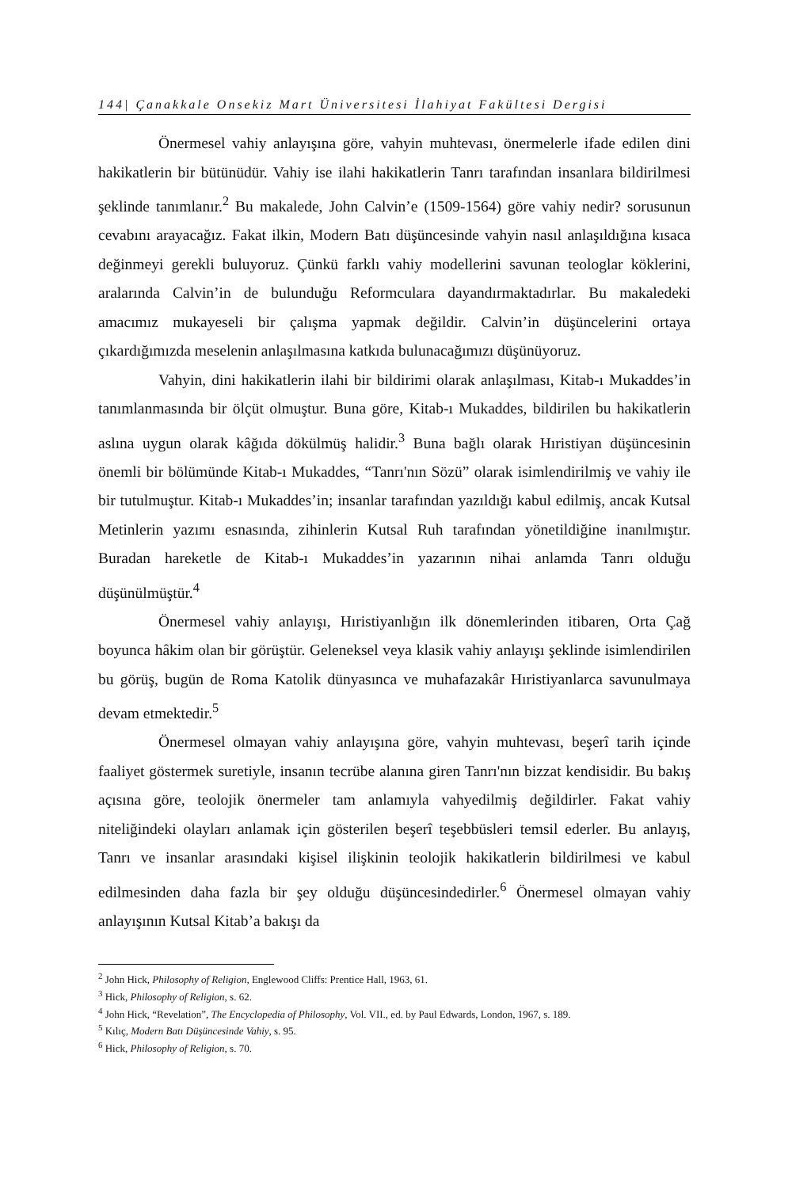144| Çanakkale Onsekiz Mart Üniversitesi İlahiyat Fakültesi Dergisi
Önermesel vahiy anlayışına göre, vahyin muhtevası, önermelerle ifade edilen dini hakikatlerin bir bütünüdür. Vahiy ise ilahi hakikatlerin Tanrı tarafından insanlara bildirilmesi şeklinde tanımlanır.<sup>2</sup> Bu makalede, John Calvin’e (1509-1564) göre vahiy nedir? sorusunun cevabını arayacağız. Fakat ilkin, Modern Batı düşüncesinde vahyin nasıl anlaşıldığına kısaca değinmeyi gerekli buluyoruz. Çünkü farklı vahiy modellerini savunan teologlar köklerini, aralarında Calvin’in de bulunduğu Reformculara dayandırmaktadırlar. Bu makaledeki amacımız mukayeseli bir çalışma yapmak değildir. Calvin’in düşüncelerini ortaya çıkardığımızda meselenin anlaşılmasına katkıda bulunacağımızı düşünüyoruz.
Vahyin, dini hakikatlerin ilahi bir bildirimi olarak anlaşılması, Kitab-ı Mukaddes’in tanımlanmasında bir ölçüt olmuştur. Buna göre, Kitab-ı Mukaddes, bildirilen bu hakikatlerin aslına uygun olarak kâğıda dökülmüş halidir.<sup>3</sup> Buna bağlı olarak Hıristiyan düşüncesinin önemli bir bölümünde Kitab-ı Mukaddes, “Tanrı'nın Sözü” olarak isimlendirilmiş ve vahiy ile bir tutulmuştur. Kitab-ı Mukaddes’in; insanlar tarafından yazıldığı kabul edilmiş, ancak Kutsal Metinlerin yazımı esnasında, zihinlerin Kutsal Ruh tarafından yönetildiğine inanılmıştır. Buradan hareketle de Kitab-ı Mukaddes’in yazarının nihai anlamda Tanrı olduğu düşünülmüştür.<sup>4</sup>
Önermesel vahiy anlayışı, Hıristiyanlığın ilk dönemlerinden itibaren, Orta Çağ boyunca hâkim olan bir görüştür. Geleneksel veya klasik vahiy anlayışı şeklinde isimlendirilen bu görüş, bugün de Roma Katolik dünyasınca ve muhafazakâr Hıristiyanlarca savunulmaya devam etmektedir.<sup>5</sup>
Önermesel olmayan vahiy anlayışına göre, vahyin muhtevası, beşerî tarih içinde faaliyet göstermek suretiyle, insanın tecrübe alanına giren Tanrı'nın bizzat kendisidir. Bu bakış açısına göre, teolojik önermeler tam anlamıyla vahyedilmiş değildirler. Fakat vahiy niteliğindeki olayları anlamak için gösterilen beşerî teşebbüsleri temsil ederler. Bu anlayış, Tanrı ve insanlar arasındaki kişisel ilişkinin teolojik hakikatlerin bildirilmesi ve kabul edilmesinden daha fazla bir şey olduğu düşüncesindedirler.<sup>6</sup> Önermesel olmayan vahiy anlayışının Kutsal Kitab’a bakışı da
<sup>2</sup> John Hick, Philosophy of Religion, Englewood Cliffs: Prentice Hall, 1963, 61.
<sup>3</sup> Hick, Philosophy of Religion, s. 62.
<sup>4</sup> John Hick, “Revelation”, The Encyclopedia of Philosophy, Vol. VII., ed. by Paul Edwards, London, 1967, s. 189.
<sup>5</sup> Kılıç, Modern Batı Düşüncesinde Vahiy, s. 95.
<sup>6</sup> Hick, Philosophy of Religion, s. 70.